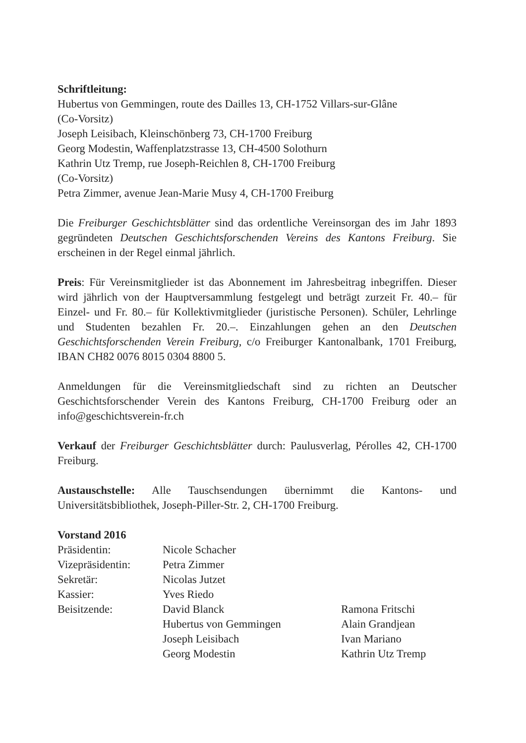Schriftleitung:
Hubertus von Gemmingen, route des Dailles 13, CH-1752 Villars-sur-Glâne
(Co-Vorsitz)
Joseph Leisibach, Kleinschönberg 73, CH-1700 Freiburg
Georg Modestin, Waffenplatzstrasse 13, CH-4500 Solothurn
Kathrin Utz Tremp, rue Joseph-Reichlen 8, CH-1700 Freiburg
(Co-Vorsitz)
Petra Zimmer, avenue Jean-Marie Musy 4, CH-1700 Freiburg
Die Freiburger Geschichtsblätter sind das ordentliche Vereinsorgan des im Jahr 1893 gegründeten Deutschen Geschichtsforschenden Vereins des Kantons Freiburg. Sie erscheinen in der Regel einmal jährlich.
Preis: Für Vereinsmitglieder ist das Abonnement im Jahresbeitrag inbegriffen. Dieser wird jährlich von der Hauptversammlung festgelegt und beträgt zurzeit Fr. 40.– für Einzel- und Fr. 80.– für Kollektivmitglieder (juristische Personen). Schüler, Lehrlinge und Studenten bezahlen Fr. 20.–. Einzahlungen gehen an den Deutschen Geschichtsforschenden Verein Freiburg, c/o Freiburger Kantonalbank, 1701 Freiburg, IBAN CH82 0076 8015 0304 8800 5.
Anmeldungen für die Vereinsmitgliedschaft sind zu richten an Deutscher Geschichtsforschender Verein des Kantons Freiburg, CH-1700 Freiburg oder an info@geschichtsverein-fr.ch
Verkauf der Freiburger Geschichtsblätter durch: Paulusverlag, Pérolles 42, CH-1700 Freiburg.
Austauschstelle: Alle Tauschsendungen übernimmt die Kantons- und Universitätsbibliothek, Joseph-Piller-Str. 2, CH-1700 Freiburg.
Vorstand 2016
| Präsidentin: | Nicole Schacher | |
| Vizepräsidentin: | Petra Zimmer | |
| Sekretär: | Nicolas Jutzet | |
| Kassier: | Yves Riedo | |
| Beisitzende: | David Blanck | Ramona Fritschi |
| | Hubertus von Gemmingen | Alain Grandjean |
| | Joseph Leisibach | Ivan Mariano |
| | Georg Modestin | Kathrin Utz Tremp |